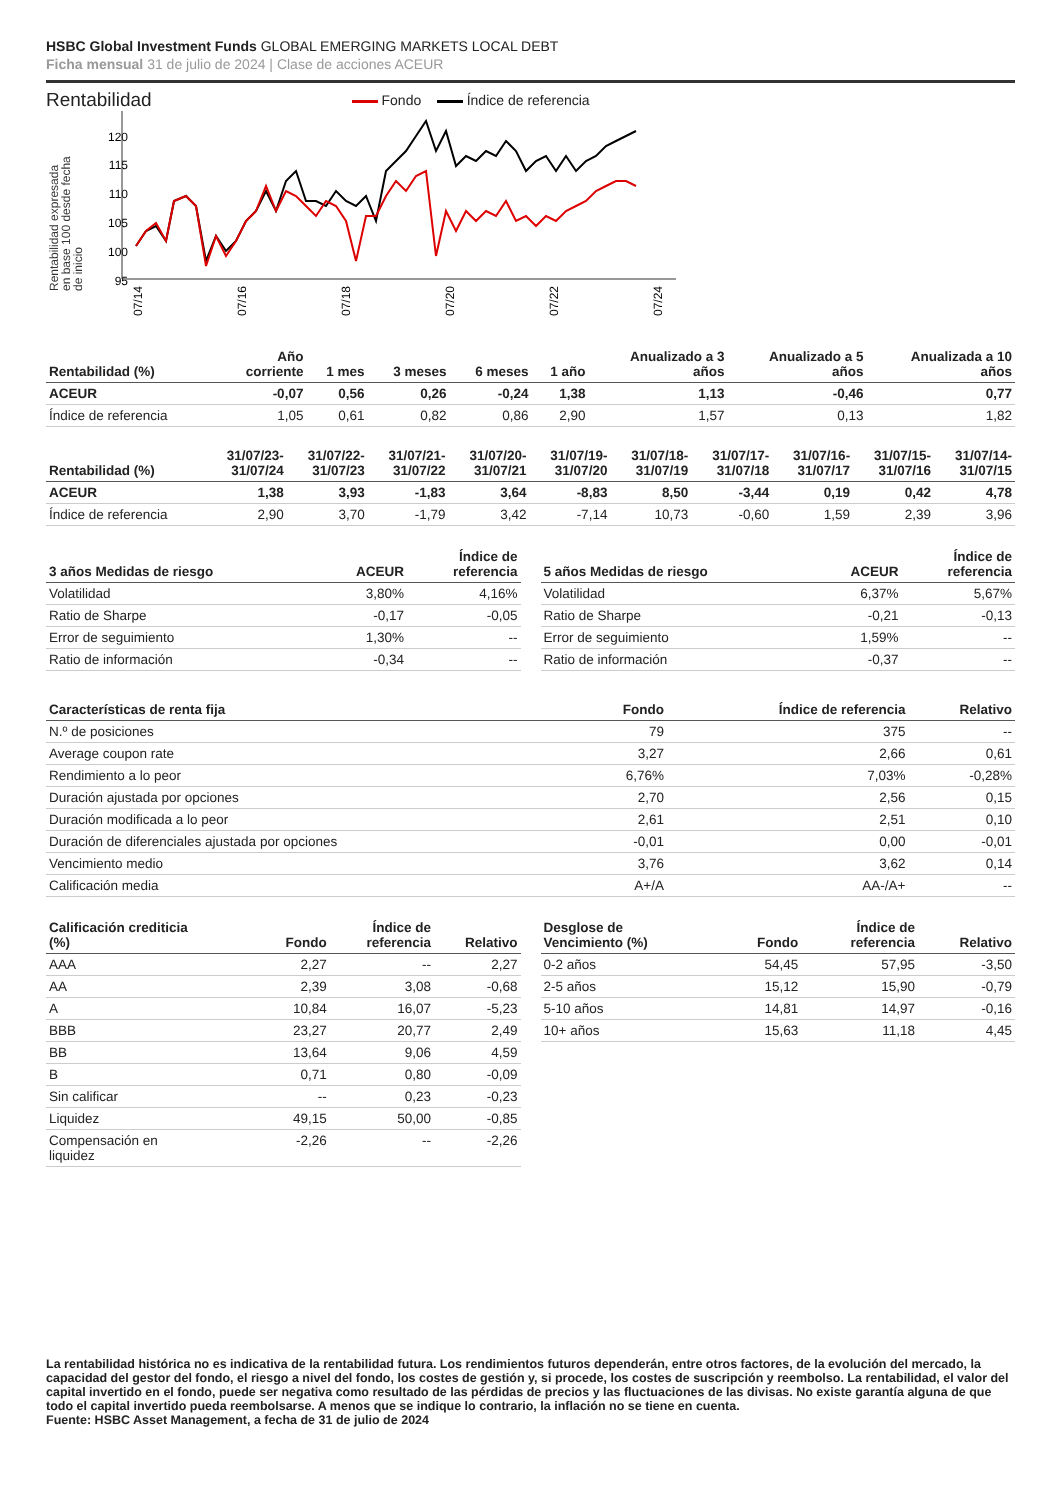HSBC Global Investment Funds GLOBAL EMERGING MARKETS LOCAL DEBT
Ficha mensual 31 de julio de 2024 | Clase de acciones ACEUR
Rentabilidad
Fondo Índice de referencia
Rentabilidad expresada
en base 100 desde fecha
de inicio
120
115
110
105
100
95
07/14
07/16
07/18
07/20
07/22
07/24
| Rentabilidad (%) | Año corriente | 1 mes | 3 meses | 6 meses | 1 año | Anualizado a 3 años | Anualizado a 5 años | Anualizada a 10 años |
| --- | --- | --- | --- | --- | --- | --- | --- | --- |
| ACEUR | -0,07 | 0,56 | 0,26 | -0,24 | 1,38 | 1,13 | -0,46 | 0,77 |
| Índice de referencia | 1,05 | 0,61 | 0,82 | 0,86 | 2,90 | 1,57 | 0,13 | 1,82 |
| Rentabilidad (%) | 31/07/23- 31/07/24 | 31/07/22- 31/07/23 | 31/07/21- 31/07/22 | 31/07/20- 31/07/21 | 31/07/19- 31/07/20 | 31/07/18- 31/07/19 | 31/07/17- 31/07/18 | 31/07/16- 31/07/17 | 31/07/15- 31/07/16 | 31/07/14- 31/07/15 |
| --- | --- | --- | --- | --- | --- | --- | --- | --- | --- | --- |
| ACEUR | 1,38 | 3,93 | -1,83 | 3,64 | -8,83 | 8,50 | -3,44 | 0,19 | 0,42 | 4,78 |
| Índice de referencia | 2,90 | 3,70 | -1,79 | 3,42 | -7,14 | 10,73 | -0,60 | 1,59 | 2,39 | 3,96 |
| 3 años Medidas de riesgo | ACEUR | Índice de referencia |
| --- | --- | --- |
| Volatilidad | 3,80% | 4,16% |
| Ratio de Sharpe | -0,17 | -0,05 |
| Error de seguimiento | 1,30% | -- |
| Ratio de información | -0,34 | -- |
| 5 años Medidas de riesgo | ACEUR | Índice de referencia |
| --- | --- | --- |
| Volatilidad | 6,37% | 5,67% |
| Ratio de Sharpe | -0,21 | -0,13 |
| Error de seguimiento | 1,59% | -- |
| Ratio de información | -0,37 | -- |
| Características de renta fija | Fondo | Índice de referencia | Relativo |
| --- | --- | --- | --- |
| N.º de posiciones | 79 | 375 | -- |
| Average coupon rate | 3,27 | 2,66 | 0,61 |
| Rendimiento a lo peor | 6,76% | 7,03% | -0,28% |
| Duración ajustada por opciones | 2,70 | 2,56 | 0,15 |
| Duración modificada a lo peor | 2,61 | 2,51 | 0,10 |
| Duración de diferenciales ajustada por opciones | -0,01 | 0,00 | -0,01 |
| Vencimiento medio | 3,76 | 3,62 | 0,14 |
| Calificación media | A+/A | AA-/A+ | -- |
| Calificación crediticia (%) | Fondo | Índice de referencia | Relativo |
| --- | --- | --- | --- |
| AAA | 2,27 | -- | 2,27 |
| AA | 2,39 | 3,08 | -0,68 |
| A | 10,84 | 16,07 | -5,23 |
| BBB | 23,27 | 20,77 | 2,49 |
| BB | 13,64 | 9,06 | 4,59 |
| B | 0,71 | 0,80 | -0,09 |
| Sin calificar | -- | 0,23 | -0,23 |
| Liquidez | 49,15 | 50,00 | -0,85 |
| Compensación en liquidez | -2,26 | -- | -2,26 |
| Desglose de Vencimiento (%) | Fondo | Índice de referencia | Relativo |
| --- | --- | --- | --- |
| 0-2 años | 54,45 | 57,95 | -3,50 |
| 2-5 años | 15,12 | 15,90 | -0,79 |
| 5-10 años | 14,81 | 14,97 | -0,16 |
| 10+ años | 15,63 | 11,18 | 4,45 |
La rentabilidad histórica no es indicativa de la rentabilidad futura. Los rendimientos futuros dependerán, entre otros factores, de la evolución del mercado, la capacidad del gestor del fondo, el riesgo a nivel del fondo, los costes de gestión y, si procede, los costes de suscripción y reembolso. La rentabilidad, el valor del capital invertido en el fondo, puede ser negativa como resultado de las pérdidas de precios y las fluctuaciones de las divisas. No existe garantía alguna de que todo el capital invertido pueda reembolsarse. A menos que se indique lo contrario, la inflación no se tiene en cuenta.
Fuente: HSBC Asset Management, a fecha de 31 de julio de 2024